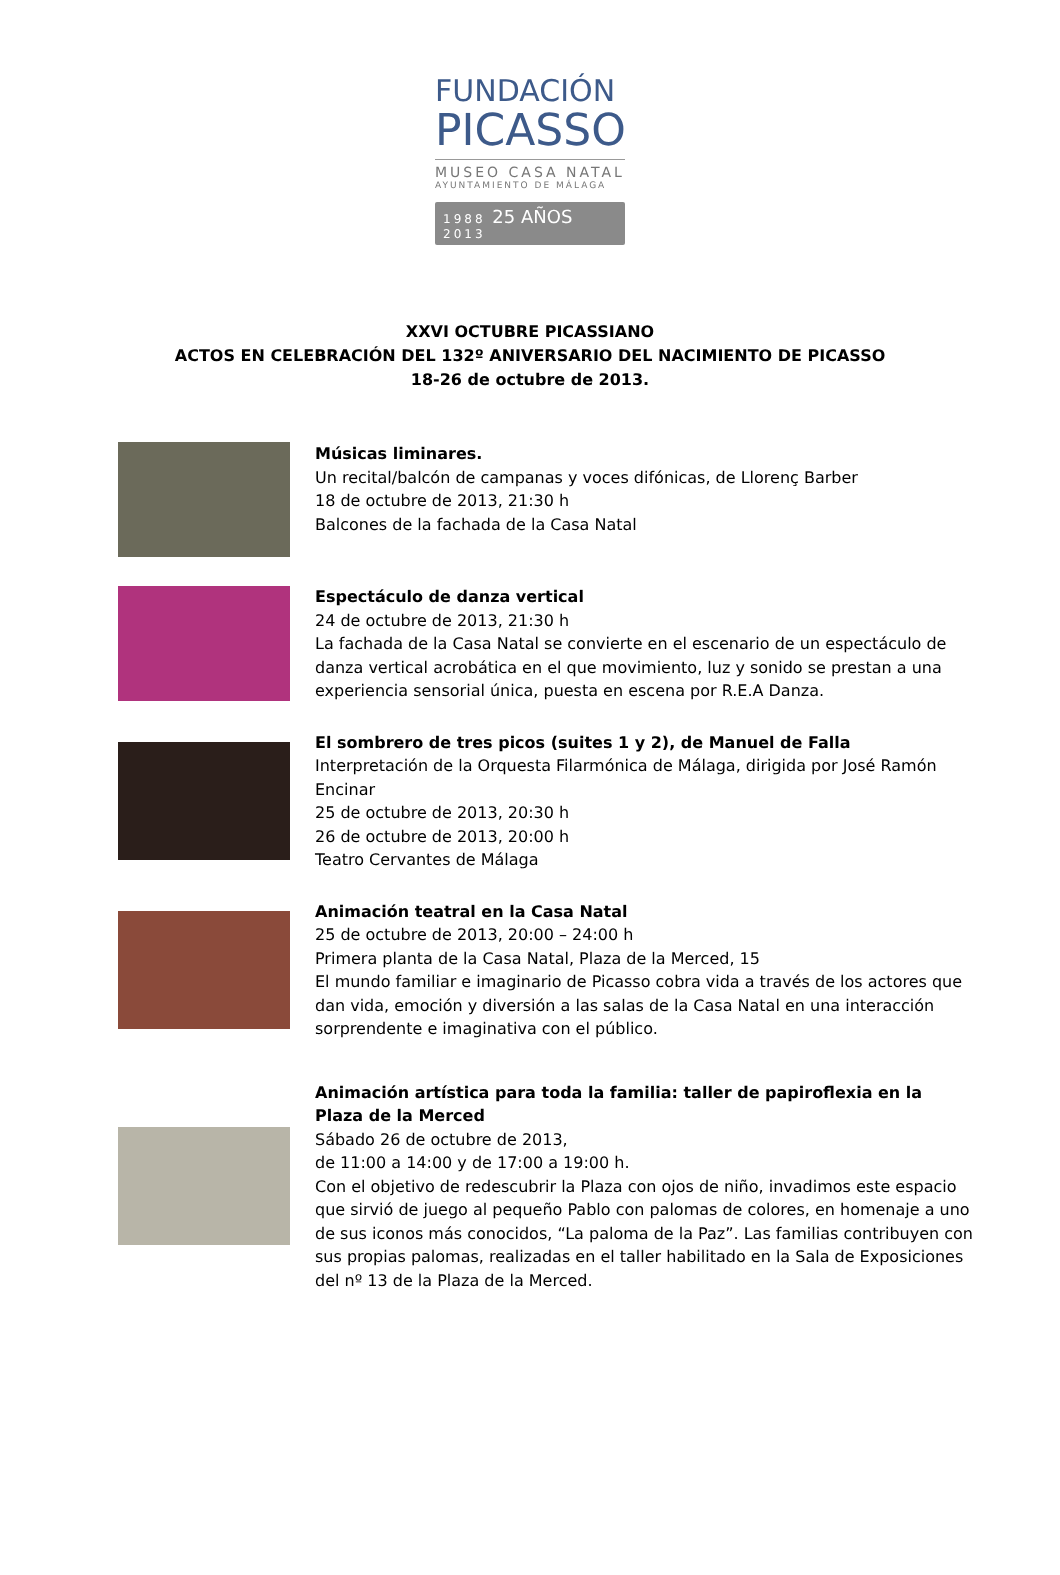FUNDACIÓN
PICASSO
MUSEO CASA NATAL
AYUNTAMIENTO DE MÁLAGA
1988 25 AÑOS 2013
XXVI OCTUBRE PICASSIANO
ACTOS EN CELEBRACIÓN DEL 132º ANIVERSARIO DEL NACIMIENTO DE PICASSO
18-26 de octubre de 2013.
Músicas liminares.
Un recital/balcón de campanas y voces difónicas, de Llorenç Barber
18 de octubre de 2013, 21:30 h
Balcones de la fachada de la Casa Natal
Espectáculo de danza vertical
24 de octubre de 2013, 21:30 h
La fachada de la Casa Natal se convierte en el escenario de un espectáculo de danza vertical acrobática en el que movimiento, luz y sonido se prestan a una experiencia sensorial única, puesta en escena por R.E.A Danza.
El sombrero de tres picos (suites 1 y 2), de Manuel de Falla
Interpretación de la Orquesta Filarmónica de Málaga, dirigida por José Ramón Encinar
25 de octubre de 2013, 20:30 h
26 de octubre de 2013, 20:00 h
Teatro Cervantes de Málaga
Animación teatral en la Casa Natal
25 de octubre de 2013, 20:00 – 24:00 h
Primera planta de la Casa Natal, Plaza de la Merced, 15
El mundo familiar e imaginario de Picasso cobra vida a través de los actores que dan vida, emoción y diversión a las salas de la Casa Natal en una interacción sorprendente e imaginativa con el público.
Animación artística para toda la familia: taller de papiroflexia en la Plaza de la Merced
Sábado 26 de octubre de 2013,
de 11:00 a 14:00 y de 17:00 a 19:00 h.
Con el objetivo de redescubrir la Plaza con ojos de niño, invadimos este espacio que sirvió de juego al pequeño Pablo con palomas de colores, en homenaje a uno de sus iconos más conocidos, “La paloma de la Paz”. Las familias contribuyen con sus propias palomas, realizadas en el taller habilitado en la Sala de Exposiciones del nº 13 de la Plaza de la Merced.